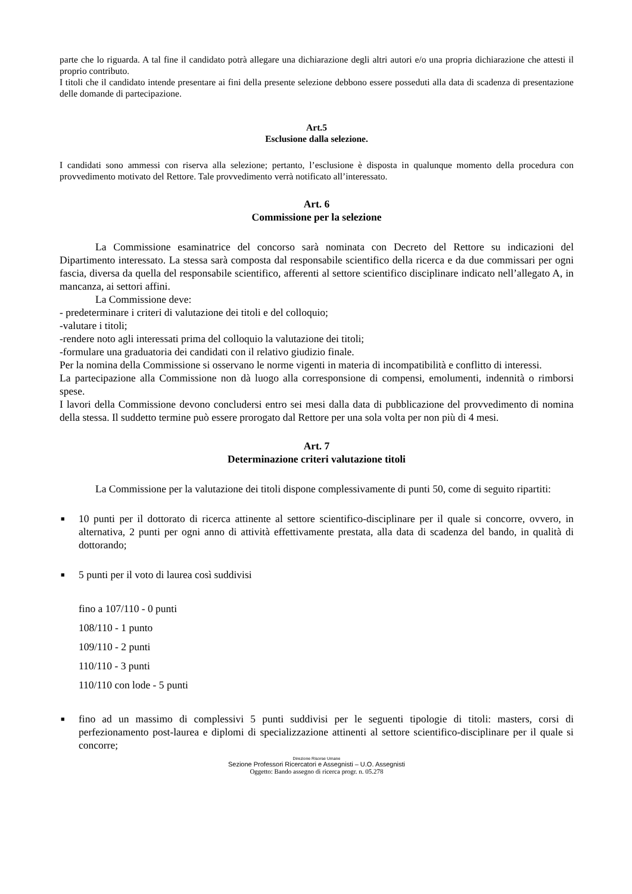parte che lo riguarda. A tal fine il candidato potrà allegare una dichiarazione degli altri autori e/o una propria dichiarazione che attesti il proprio contributo.
I titoli che il candidato intende presentare ai fini della presente selezione debbono essere posseduti alla data di scadenza di presentazione delle domande di partecipazione.
Art.5
Esclusione dalla selezione.
I candidati sono ammessi con riserva alla selezione; pertanto, l’esclusione è disposta in qualunque momento della procedura con provvedimento motivato del Rettore. Tale provvedimento verrà notificato all’interessato.
Art. 6
Commissione per la selezione
La Commissione esaminatrice del concorso sarà nominata con Decreto del Rettore su indicazioni del Dipartimento interessato. La stessa sarà composta dal responsabile scientifico della ricerca e da due commissari per ogni fascia, diversa da quella del responsabile scientifico, afferenti al settore scientifico disciplinare indicato nell’allegato A, in mancanza, ai settori affini.
La Commissione deve:
- predeterminare i criteri di valutazione dei titoli e del colloquio;
-valutare i titoli;
-rendere noto agli interessati prima del colloquio la valutazione dei titoli;
-formulare una graduatoria dei candidati con il relativo giudizio finale.
Per la nomina della Commissione si osservano le norme vigenti in materia di incompatibilità e conflitto di interessi.
La partecipazione alla Commissione non dà luogo alla corresponsione di compensi, emolumenti, indennità o rimborsi spese.
I lavori della Commissione devono concludersi entro sei mesi dalla data di pubblicazione del provvedimento di nomina della stessa. Il suddetto termine può essere prorogato dal Rettore per una sola volta per non più di 4 mesi.
Art. 7
Determinazione criteri valutazione titoli
La Commissione per la valutazione dei titoli dispone complessivamente di punti 50, come di seguito ripartiti:
■ 10 punti per il dottorato di ricerca attinente al settore scientifico-disciplinare per il quale si concorre, ovvero, in alternativa, 2 punti per ogni anno di attività effettivamente prestata, alla data di scadenza del bando, in qualità di dottorando;
■ 5 punti per il voto di laurea così suddivisi
fino a 107/110 - 0 punti
108/110 - 1 punto
109/110 - 2 punti
110/110 - 3 punti
110/110 con lode - 5 punti
■ fino ad un massimo di complessivi 5 punti suddivisi per le seguenti tipologie di titoli: masters, corsi di perfezionamento post-laurea e diplomi di specializzazione attinenti al settore scientifico-disciplinare per il quale si concorre;
Direzione Risorse Umane
Sezione Professori Ricercatori e Assegnisti – U.O. Assegnisti
Oggetto: Bando assegno di ricerca progr. n. 05.278